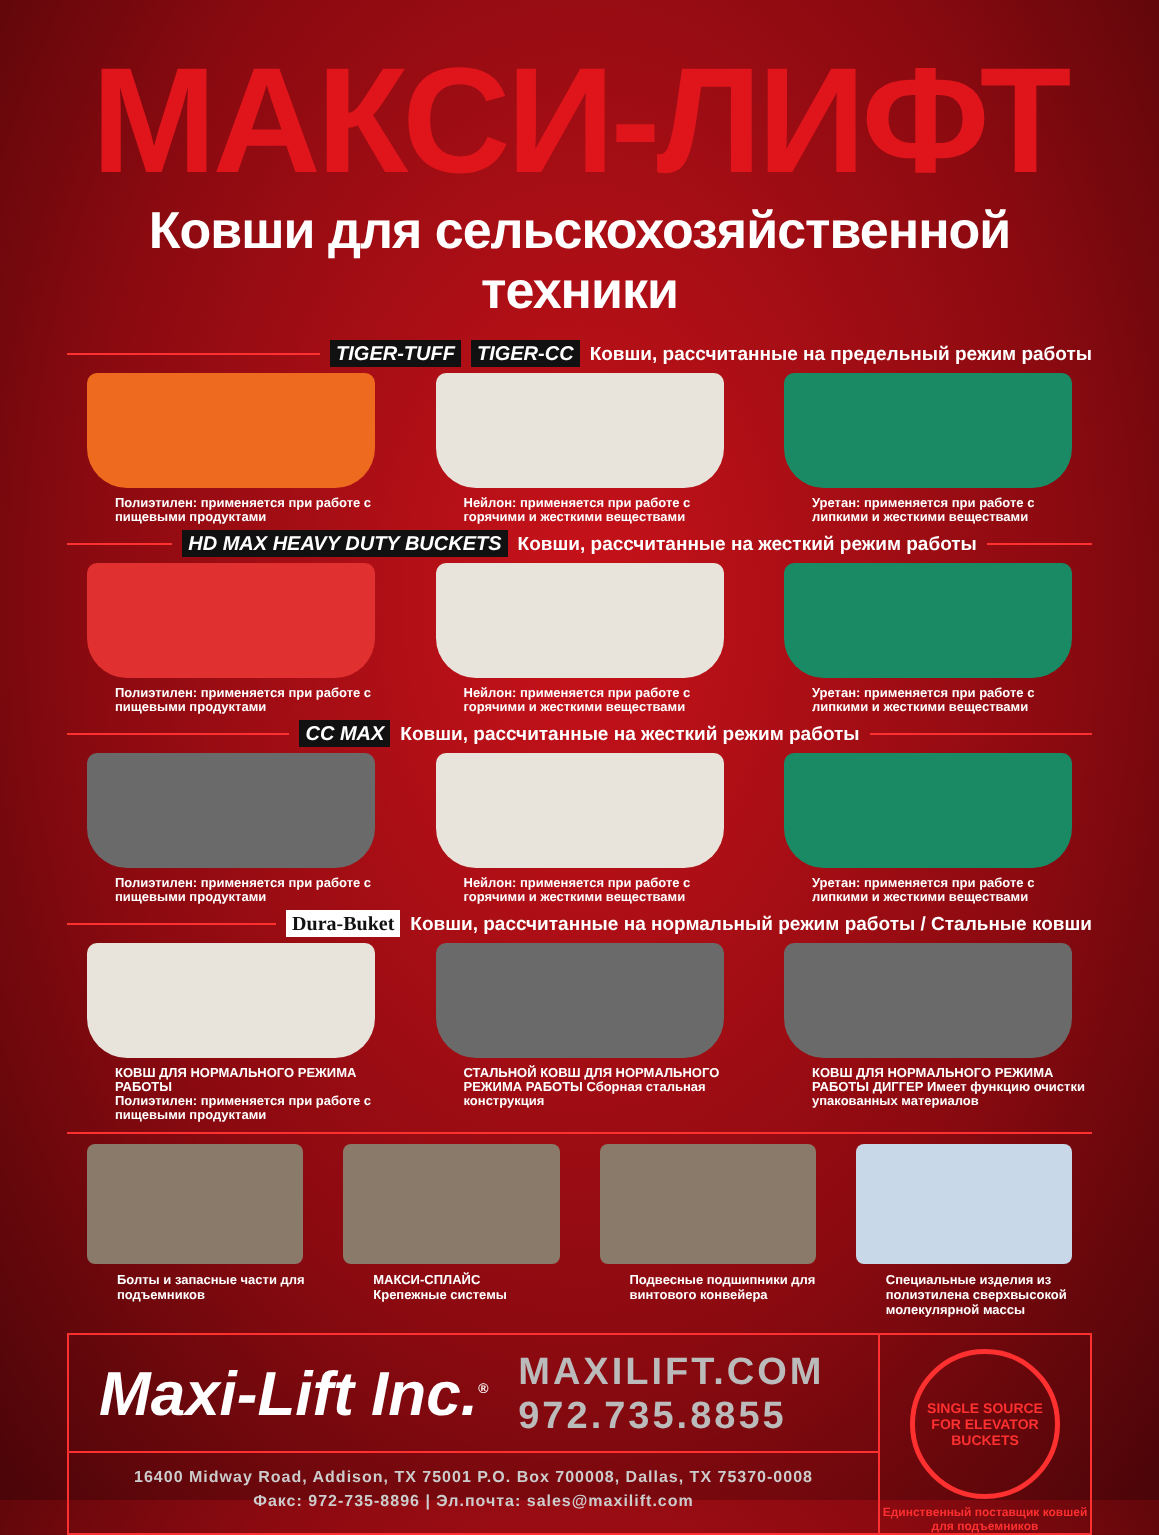МАКСИ-ЛИФТ
Ковши для сельскохозяйственной техники
TIGER-TUFF TIGER-CC
Ковши, рассчитанные на предельный режим работы
Полиэтилен: применяется при работе с пищевыми продуктами
Нейлон: применяется при работе с горячими и жесткими веществами
Уретан: применяется при работе с липкими и жесткими веществами
HD MAX HEAVY DUTY BUCKETS
Ковши, рассчитанные на жесткий режим работы
Полиэтилен: применяется при работе с пищевыми продуктами
Нейлон: применяется при работе с горячими и жесткими веществами
Уретан: применяется при работе с липкими и жесткими веществами
CC MAX
Ковши, рассчитанные на жесткий режим работы
Полиэтилен: применяется при работе с пищевыми продуктами
Нейлон: применяется при работе с горячими и жесткими веществами
Уретан: применяется при работе с липкими и жесткими веществами
Dura-Buket
Ковши, рассчитанные на нормальный режим работы / Стальные ковши
КОВШ ДЛЯ НОРМАЛЬНОГО РЕЖИМА РАБОТЫ
Полиэтилен: применяется при работе с пищевыми продуктами
СТАЛЬНОЙ КОВШ ДЛЯ НОРМАЛЬНОГО РЕЖИМА РАБОТЫ Сборная стальная конструкция
КОВШ ДЛЯ НОРМАЛЬНОГО РЕЖИМА РАБОТЫ ДИГГЕР Имеет функцию очистки упакованных материалов
Болты и запасные части для подъемников
МАКСИ-СПЛАЙС
Крепежные системы
Подвесные подшипники для винтового конвейера
Специальные изделия из полиэтилена сверхвысокой молекулярной массы
Maxi-Lift Inc.<sup>®</sup>
MAXILIFT.COM
972.735.8855
16400 Midway Road, Addison, TX 75001 P.O. Box 700008, Dallas, TX 75370-0008
Факс: 972-735-8896 | Эл.почта: sales@maxilift.com
SINGLE SOURCE FOR ELEVATOR BUCKETS
Единственный поставщик ковшей для подъемников